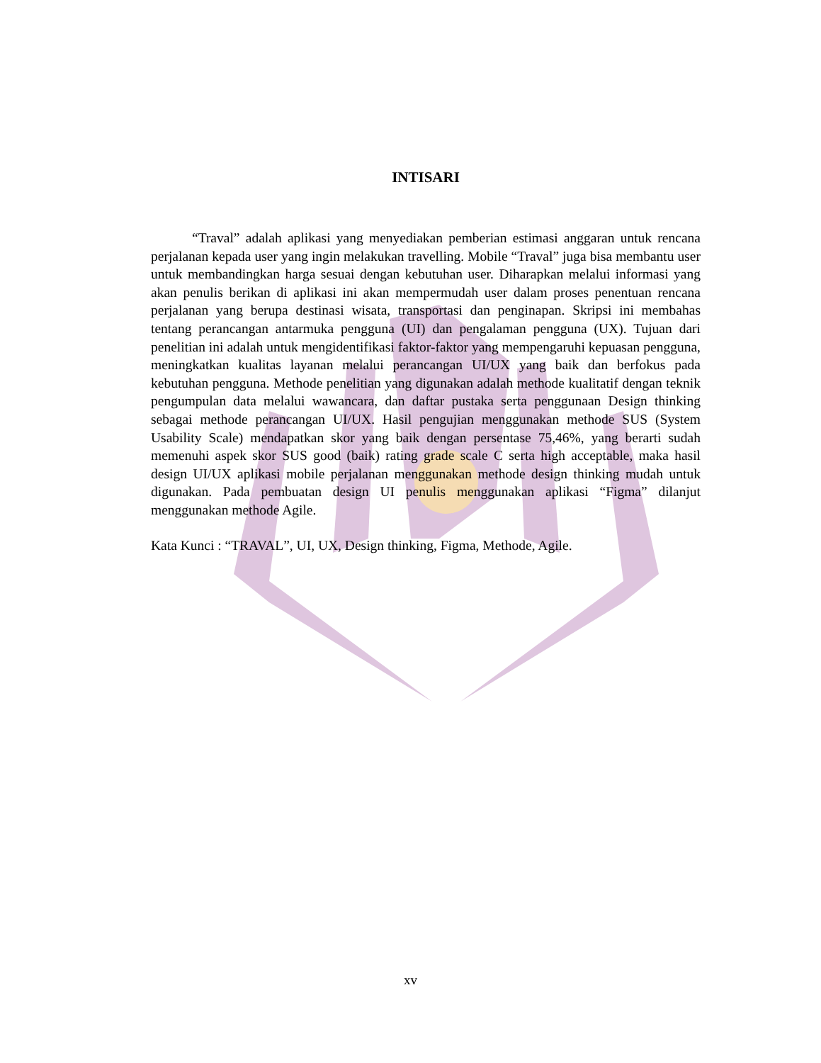INTISARI
“Traval” adalah aplikasi yang menyediakan pemberian estimasi anggaran untuk rencana perjalanan kepada user yang ingin melakukan travelling. Mobile “Traval” juga bisa membantu user untuk membandingkan harga sesuai dengan kebutuhan user. Diharapkan melalui informasi yang akan penulis berikan di aplikasi ini akan mempermudah user dalam proses penentuan rencana perjalanan yang berupa destinasi wisata, transportasi dan penginapan. Skripsi ini membahas tentang perancangan antarmuka pengguna (UI) dan pengalaman pengguna (UX). Tujuan dari penelitian ini adalah untuk mengidentifikasi faktor-faktor yang mempengaruhi kepuasan pengguna, meningkatkan kualitas layanan melalui perancangan UI/UX yang baik dan berfokus pada kebutuhan pengguna. Methode penelitian yang digunakan adalah methode kualitatif dengan teknik pengumpulan data melalui wawancara, dan daftar pustaka serta penggunaan Design thinking sebagai methode perancangan UI/UX. Hasil pengujian menggunakan methode SUS (System Usability Scale) mendapatkan skor yang baik dengan persentase 75,46%, yang berarti sudah memenuhi aspek skor SUS good (baik) rating grade scale C serta high acceptable, maka hasil design UI/UX aplikasi mobile perjalanan menggunakan methode design thinking mudah untuk digunakan. Pada pembuatan design UI penulis menggunakan aplikasi “Figma” dilanjut menggunakan methode Agile.
Kata Kunci : “TRAVAL”, UI, UX, Design thinking, Figma, Methode, Agile.
xv